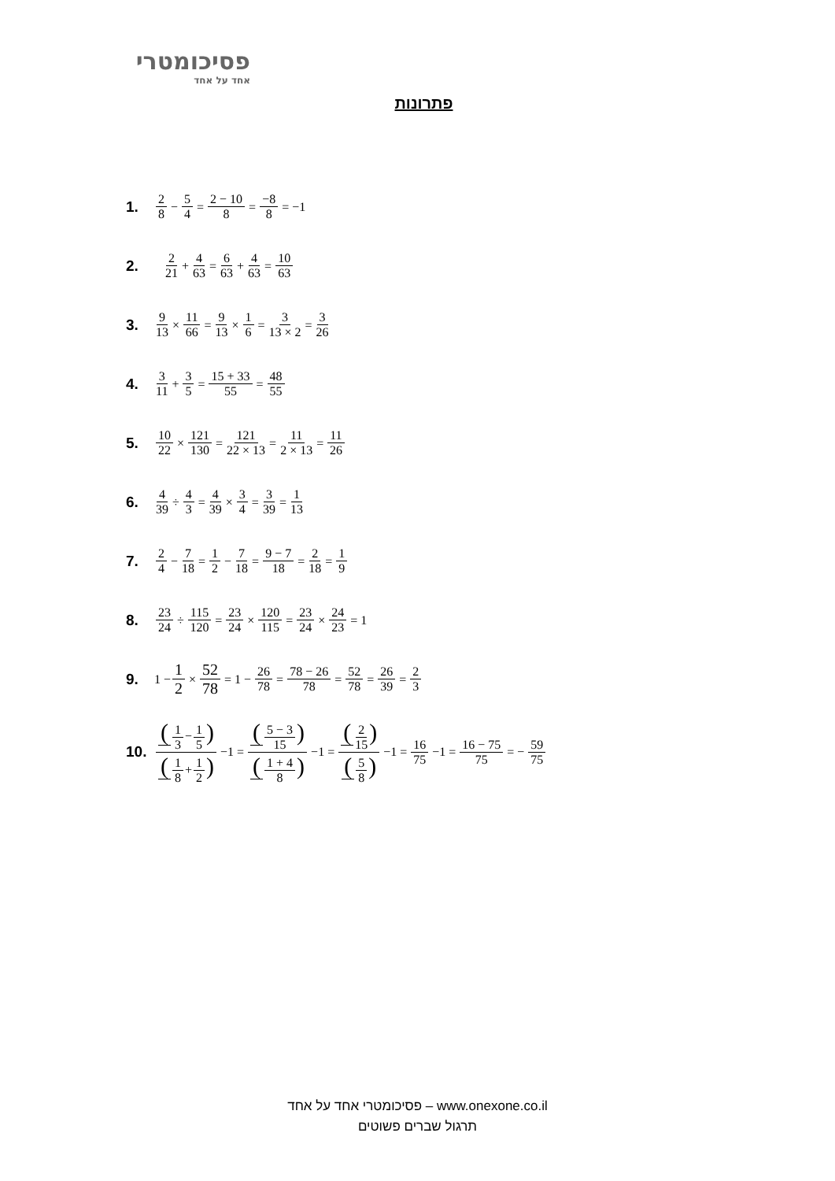פסיכומטרי
אחד על אחד
פתרונות
1. 2 8 − 5 4 = 2 − 10 8 = −8 8 = −1
2. 2 21 + 4 63 = 6 63 + 4 63 = 10 63
3. 9 13 × 11 66 = 9 13 × 1 6 = 3 13 × 2 = 3 26
4. 3 11 + 3 5 = 15 + 33 55 = 48 55
5. 10 22 × 121 130 = 121 22 × 13 = 11 2 × 13 = 11 26
6. 4 39 ÷ 4 3 = 4 39 × 3 4 = 3 39 = 1 13
7. 2 4 − 7 18 = 1 2 − 7 18 = 9 − 7 18 = 2 18 = 1 9
8. 23 24 ÷ 115 120 = 23 24 × 120 115 = 23 24 × 24 23 = 1
9. 1 − 1 2 × 52 78 = 1 − 26 78 = 78 − 26 78 = 52 78 = 26 39 = 2 3
10. (1 3−1 5) (1 8+1 2) −1 = (5 − 3 15) (1 + 4 8) −1 = (2 15) (5 8) −1 = 16 75 −1 = 16 − 75 75 = − 59 75
פסיכומטרי אחד על אחד – www.onexone.co.il
תרגול שברים פשוטים